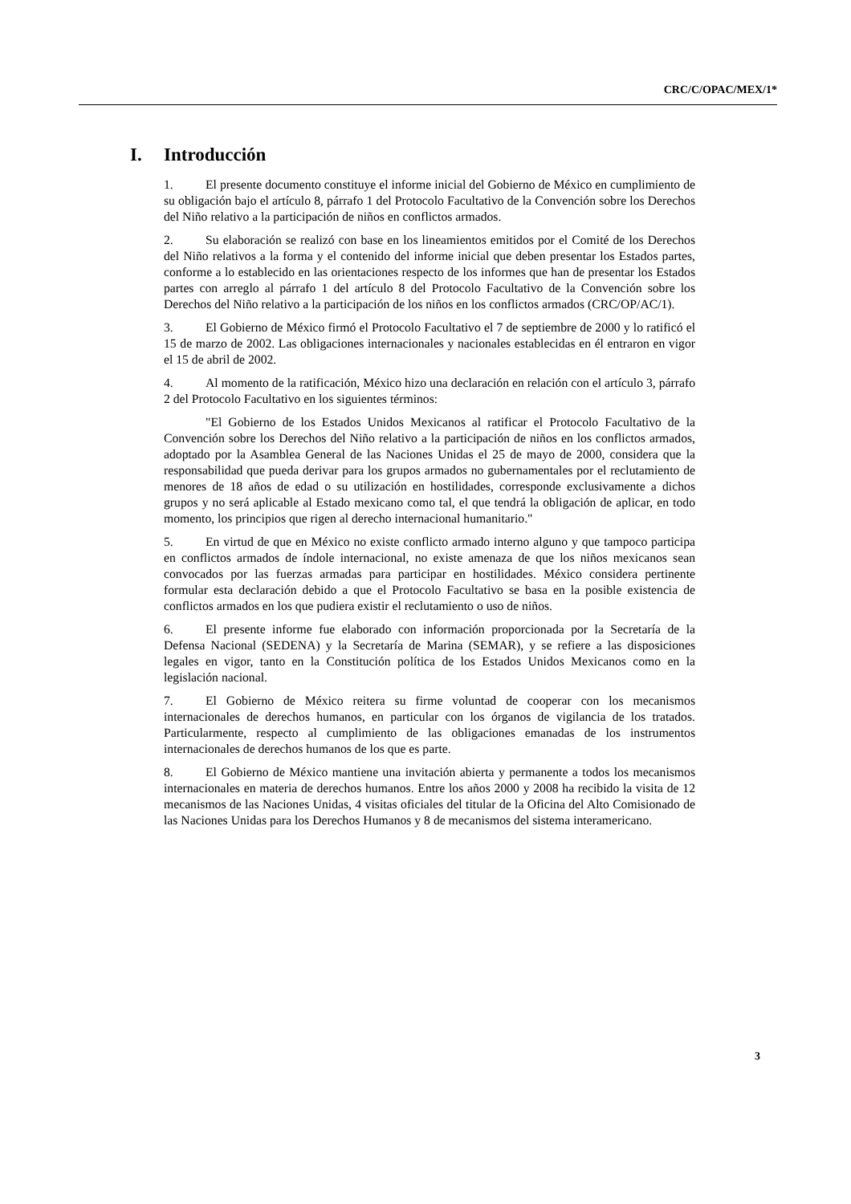CRC/C/OPAC/MEX/1*
I. Introducción
1. El presente documento constituye el informe inicial del Gobierno de México en cumplimiento de su obligación bajo el artículo 8, párrafo 1 del Protocolo Facultativo de la Convención sobre los Derechos del Niño relativo a la participación de niños en conflictos armados.
2. Su elaboración se realizó con base en los lineamientos emitidos por el Comité de los Derechos del Niño relativos a la forma y el contenido del informe inicial que deben presentar los Estados partes, conforme a lo establecido en las orientaciones respecto de los informes que han de presentar los Estados partes con arreglo al párrafo 1 del artículo 8 del Protocolo Facultativo de la Convención sobre los Derechos del Niño relativo a la participación de los niños en los conflictos armados (CRC/OP/AC/1).
3. El Gobierno de México firmó el Protocolo Facultativo el 7 de septiembre de 2000 y lo ratificó el 15 de marzo de 2002. Las obligaciones internacionales y nacionales establecidas en él entraron en vigor el 15 de abril de 2002.
4. Al momento de la ratificación, México hizo una declaración en relación con el artículo 3, párrafo 2 del Protocolo Facultativo en los siguientes términos:
"El Gobierno de los Estados Unidos Mexicanos al ratificar el Protocolo Facultativo de la Convención sobre los Derechos del Niño relativo a la participación de niños en los conflictos armados, adoptado por la Asamblea General de las Naciones Unidas el 25 de mayo de 2000, considera que la responsabilidad que pueda derivar para los grupos armados no gubernamentales por el reclutamiento de menores de 18 años de edad o su utilización en hostilidades, corresponde exclusivamente a dichos grupos y no será aplicable al Estado mexicano como tal, el que tendrá la obligación de aplicar, en todo momento, los principios que rigen al derecho internacional humanitario."
5. En virtud de que en México no existe conflicto armado interno alguno y que tampoco participa en conflictos armados de índole internacional, no existe amenaza de que los niños mexicanos sean convocados por las fuerzas armadas para participar en hostilidades. México considera pertinente formular esta declaración debido a que el Protocolo Facultativo se basa en la posible existencia de conflictos armados en los que pudiera existir el reclutamiento o uso de niños.
6. El presente informe fue elaborado con información proporcionada por la Secretaría de la Defensa Nacional (SEDENA) y la Secretaría de Marina (SEMAR), y se refiere a las disposiciones legales en vigor, tanto en la Constitución política de los Estados Unidos Mexicanos como en la legislación nacional.
7. El Gobierno de México reitera su firme voluntad de cooperar con los mecanismos internacionales de derechos humanos, en particular con los órganos de vigilancia de los tratados. Particularmente, respecto al cumplimiento de las obligaciones emanadas de los instrumentos internacionales de derechos humanos de los que es parte.
8. El Gobierno de México mantiene una invitación abierta y permanente a todos los mecanismos internacionales en materia de derechos humanos. Entre los años 2000 y 2008 ha recibido la visita de 12 mecanismos de las Naciones Unidas, 4 visitas oficiales del titular de la Oficina del Alto Comisionado de las Naciones Unidas para los Derechos Humanos y 8 de mecanismos del sistema interamericano.
3